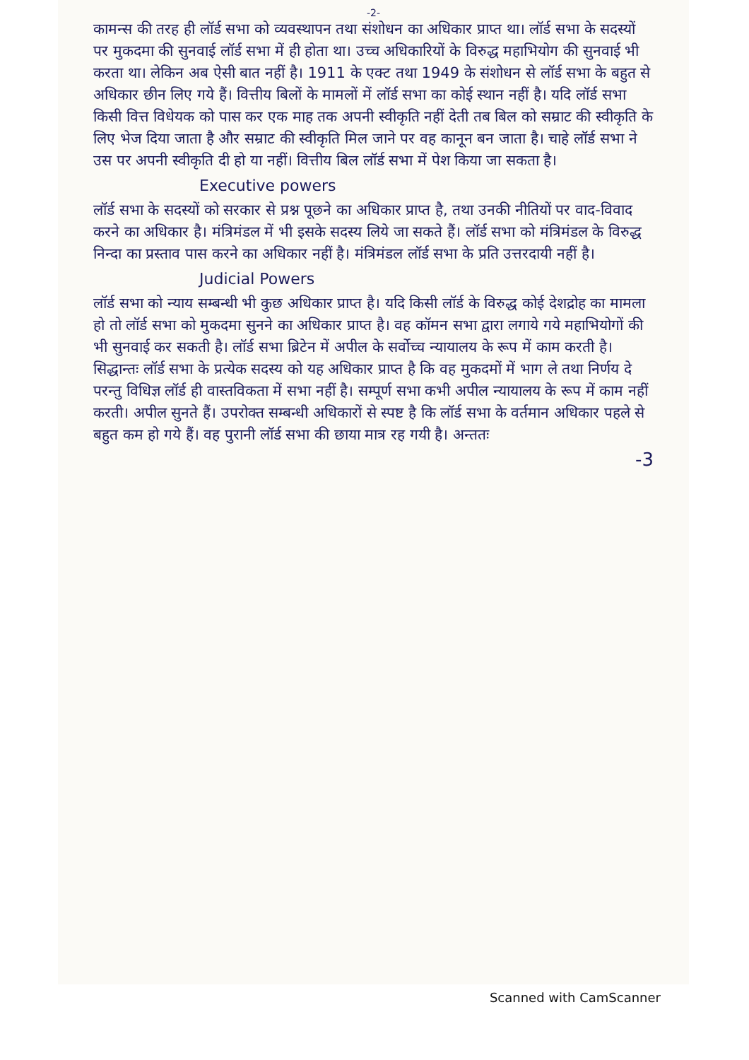-2-
कामन्स की तरह ही लॉर्ड सभा को व्यवस्थापन तथा संशोधन का अधिकार प्राप्त था। लॉर्ड सभा के सदस्यों पर मुकदमा की सुनवाई लॉर्ड सभा में ही होता था। उच्च अधिकारियों के विरुद्ध महाभियोग की सुनवाई भी करता था। लेकिन अब ऐसी बात नहीं है। 1911 के एक्ट तथा 1949 के संशोधन से लॉर्ड सभा के बहुत से अधिकार छीन लिए गये हैं। वित्तीय बिलों के मामलों में लॉर्ड सभा का कोई स्थान नहीं है। यदि लॉर्ड सभा किसी वित्त विधेयक को पास कर एक माह तक अपनी स्वीकृति नहीं देती तब बिल को सम्राट की स्वीकृति के लिए भेज दिया जाता है और सम्राट की स्वीकृति मिल जाने पर वह कानून बन जाता है। चाहे लॉर्ड सभा ने उस पर अपनी स्वीकृति दी हो या नहीं। वित्तीय बिल लॉर्ड सभा में पेश किया जा सकता है।
Executive powers
लॉर्ड सभा के सदस्यों को सरकार से प्रश्न पूछने का अधिकार प्राप्त है, तथा उनकी नीतियों पर वाद-विवाद करने का अधिकार है। मंत्रिमंडल में भी इसके सदस्य लिये जा सकते हैं। लॉर्ड सभा को मंत्रिमंडल के विरुद्ध निन्दा का प्रस्ताव पास करने का अधिकार नहीं है। मंत्रिमंडल लॉर्ड सभा के प्रति उत्तरदायी नहीं है।
Judicial Powers
लॉर्ड सभा को न्याय सम्बन्धी भी कुछ अधिकार प्राप्त है। यदि किसी लॉर्ड के विरुद्ध कोई देशद्रोह का मामला हो तो लॉर्ड सभा को मुकदमा सुनने का अधिकार प्राप्त है। वह कॉमन सभा द्वारा लगाये गये महाभियोगों की भी सुनवाई कर सकती है। लॉर्ड सभा ब्रिटेन में अपील के सर्वोच्च न्यायालय के रूप में काम करती है। सिद्धान्तः लॉर्ड सभा के प्रत्येक सदस्य को यह अधिकार प्राप्त है कि वह मुकदमों में भाग ले तथा निर्णय दे परन्तु विधिज्ञ लॉर्ड ही वास्तविकता में सभा नहीं है। सम्पूर्ण सभा कभी अपील न्यायालय के रूप में काम नहीं करती। अपील सुनते हैं। उपरोक्त सम्बन्धी अधिकारों से स्पष्ट है कि लॉर्ड सभा के वर्तमान अधिकार पहले से बहुत कम हो गये हैं। वह पुरानी लॉर्ड सभा की छाया मात्र रह गयी है। अन्ततः
-3
Scanned with CamScanner